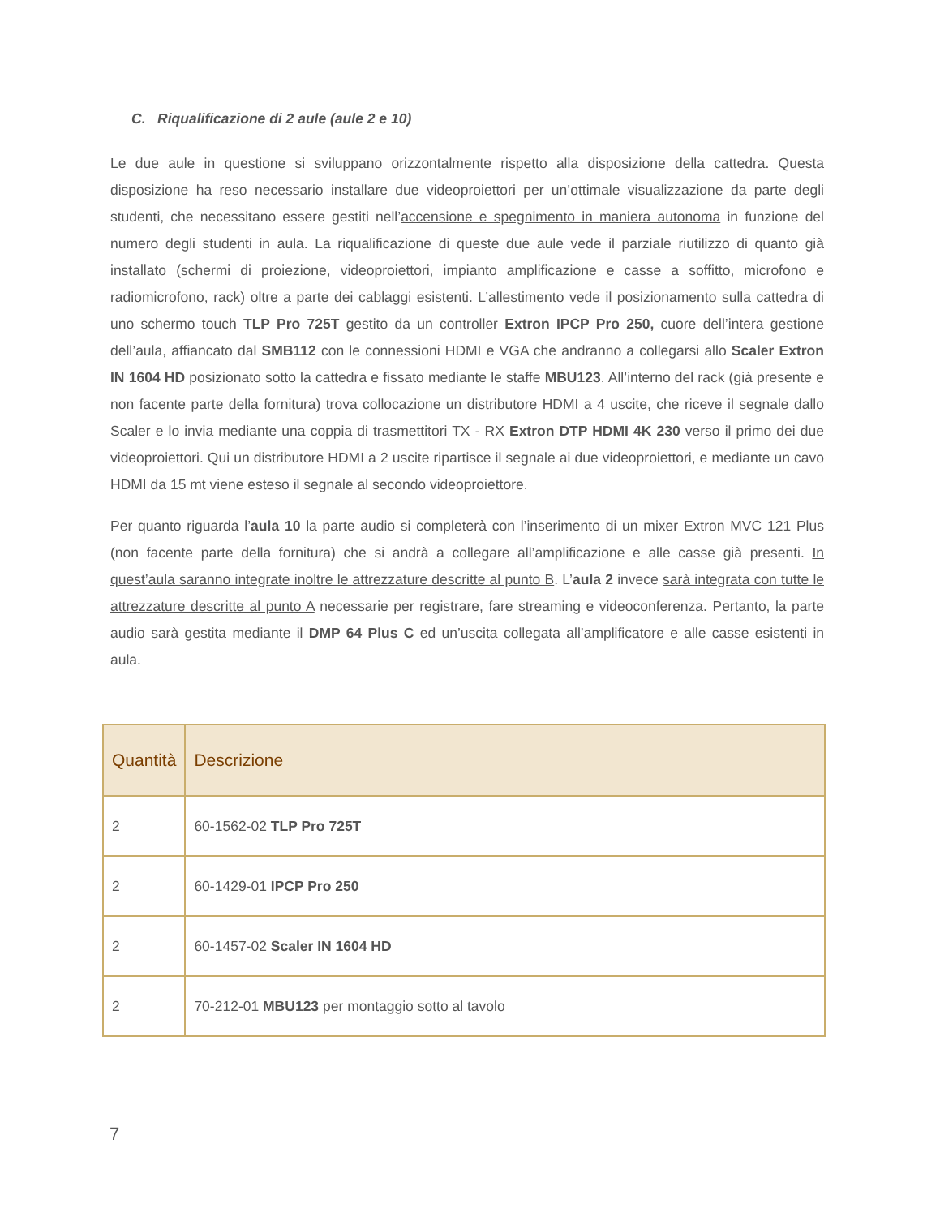C. Riqualificazione di 2 aule (aule 2 e 10)
Le due aule in questione si sviluppano orizzontalmente rispetto alla disposizione della cattedra. Questa disposizione ha reso necessario installare due videoproiettori per un’ottimale visualizzazione da parte degli studenti, che necessitano essere gestiti nell’accensione e spegnimento in maniera autonoma in funzione del numero degli studenti in aula. La riqualificazione di queste due aule vede il parziale riutilizzo di quanto già installato (schermi di proiezione, videoproiettori, impianto amplificazione e casse a soffitto, microfono e radiomicrofono, rack) oltre a parte dei cablaggi esistenti. L’allestimento vede il posizionamento sulla cattedra di uno schermo touch TLP Pro 725T gestito da un controller Extron IPCP Pro 250, cuore dell’intera gestione dell’aula, affiancato dal SMB112 con le connessioni HDMI e VGA che andranno a collegarsi allo Scaler Extron IN 1604 HD posizionato sotto la cattedra e fissato mediante le staffe MBU123. All’interno del rack (già presente e non facente parte della fornitura) trova collocazione un distributore HDMI a 4 uscite, che riceve il segnale dallo Scaler e lo invia mediante una coppia di trasmettitori TX - RX Extron DTP HDMI 4K 230 verso il primo dei due videoproiettori. Qui un distributore HDMI a 2 uscite ripartisce il segnale ai due videoproiettori, e mediante un cavo HDMI da 15 mt viene esteso il segnale al secondo videoproiettore.
Per quanto riguarda l’aula 10 la parte audio si completerà con l’inserimento di un mixer Extron MVC 121 Plus (non facente parte della fornitura) che si andrà a collegare all’amplificazione e alle casse già presenti. In quest’aula saranno integrate inoltre le attrezzature descritte al punto B. L’aula 2 invece sarà integrata con tutte le attrezzature descritte al punto A necessarie per registrare, fare streaming e videoconferenza. Pertanto, la parte audio sarà gestita mediante il DMP 64 Plus C ed un’uscita collegata all’amplificatore e alle casse esistenti in aula.
| Quantità | Descrizione |
| --- | --- |
| 2 | 60-1562-02 TLP Pro 725T |
| 2 | 60-1429-01 IPCP Pro 250 |
| 2 | 60-1457-02 Scaler IN 1604 HD |
| 2 | 70-212-01 MBU123 per montaggio sotto al tavolo |
7